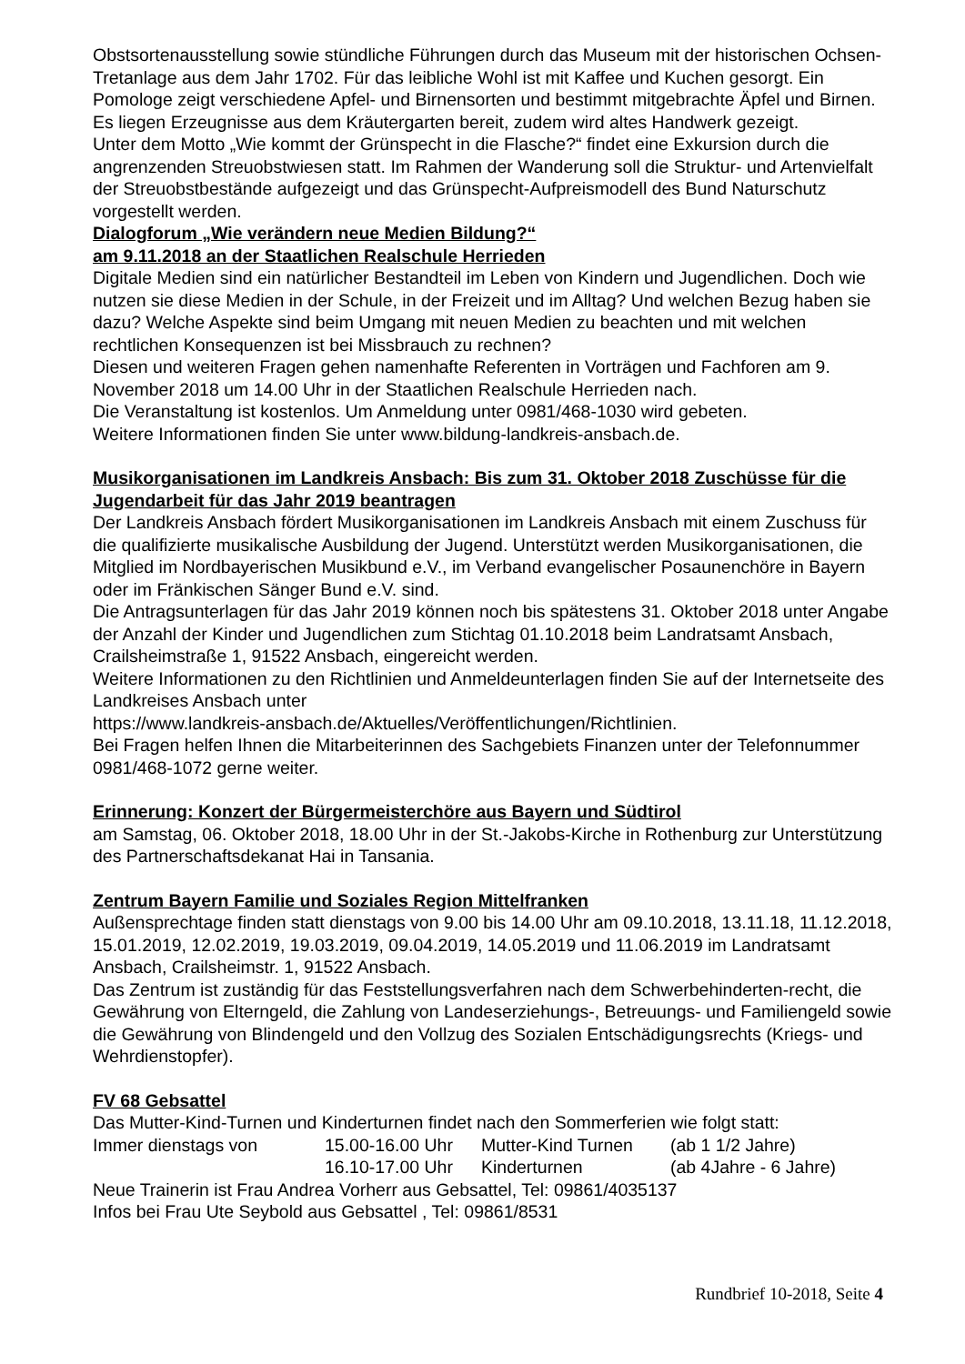Obstsortenausstellung sowie stündliche Führungen durch das Museum mit der historischen Ochsen-Tretanlage aus dem Jahr 1702. Für das leibliche Wohl ist mit Kaffee und Kuchen gesorgt. Ein Pomologe zeigt verschiedene Apfel- und Birnensorten und bestimmt mitgebrachte Äpfel und Birnen. Es liegen Erzeugnisse aus dem Kräutergarten bereit, zudem wird altes Handwerk gezeigt.
Unter dem Motto „Wie kommt der Grünspecht in die Flasche?“ findet eine Exkursion durch die angrenzenden Streuobstwiesen statt. Im Rahmen der Wanderung soll die Struktur- und Artenvielfalt der Streuobstbestände aufgezeigt und das Grünspecht-Aufpreismodell des Bund Naturschutz vorgestellt werden.
Dialogforum „Wie verändern neue Medien Bildung?“
am 9.11.2018 an der Staatlichen Realschule Herrieden
Digitale Medien sind ein natürlicher Bestandteil im Leben von Kindern und Jugendlichen. Doch wie nutzen sie diese Medien in der Schule, in der Freizeit und im Alltag? Und welchen Bezug haben sie dazu? Welche Aspekte sind beim Umgang mit neuen Medien zu beachten und mit welchen rechtlichen Konsequenzen ist bei Missbrauch zu rechnen?
Diesen und weiteren Fragen gehen namenhafte Referenten in Vorträgen und Fachforen am 9. November 2018 um 14.00 Uhr in der Staatlichen Realschule Herrieden nach.
Die Veranstaltung ist kostenlos. Um Anmeldung unter 0981/468-1030 wird gebeten.
Weitere Informationen finden Sie unter www.bildung-landkreis-ansbach.de.
Musikorganisationen im Landkreis Ansbach: Bis zum 31. Oktober 2018 Zuschüsse für die Jugendarbeit für das Jahr 2019 beantragen
Der Landkreis Ansbach fördert Musikorganisationen im Landkreis Ansbach mit einem Zuschuss für die qualifizierte musikalische Ausbildung der Jugend. Unterstützt werden Musikorganisationen, die Mitglied im Nordbayerischen Musikbund e.V., im Verband evangelischer Posaunenchöre in Bayern oder im Fränkischen Sänger Bund e.V. sind.
Die Antragsunterlagen für das Jahr 2019 können noch bis spätestens 31. Oktober 2018 unter Angabe der Anzahl der Kinder und Jugendlichen zum Stichtag 01.10.2018 beim Landratsamt Ansbach, Crailsheimstraße 1, 91522 Ansbach, eingereicht werden.
Weitere Informationen zu den Richtlinien und Anmeldeunterlagen finden Sie auf der Internetseite des Landkreises Ansbach unter
https://www.landkreis-ansbach.de/Aktuelles/Veröffentlichungen/Richtlinien.
Bei Fragen helfen Ihnen die Mitarbeiterinnen des Sachgebiets Finanzen unter der Telefonnummer 0981/468-1072 gerne weiter.
Erinnerung: Konzert der Bürgermeisterchöre aus Bayern und Südtirol
am Samstag, 06. Oktober 2018, 18.00 Uhr in der St.-Jakobs-Kirche in Rothenburg zur Unterstützung des Partnerschaftsdekanat Hai in Tansania.
Zentrum Bayern Familie und Soziales Region Mittelfranken
Außensprechtage finden statt dienstags von 9.00 bis 14.00 Uhr am 09.10.2018, 13.11.18, 11.12.2018, 15.01.2019, 12.02.2019, 19.03.2019, 09.04.2019, 14.05.2019 und 11.06.2019 im Landratsamt Ansbach, Crailsheimstr. 1, 91522 Ansbach.
Das Zentrum ist zuständig für das Feststellungsverfahren nach dem Schwerbehinderten-recht, die Gewährung von Elterngeld, die Zahlung von Landeserziehungs-, Betreuungs- und Familiengeld sowie die Gewährung von Blindengeld und den Vollzug des Sozialen Entschädigungsrechts (Kriegs- und Wehrdienstopfer).
FV 68 Gebsattel
Das Mutter-Kind-Turnen und Kinderturnen findet nach den Sommerferien wie folgt statt:
| Immer dienstags von | 15.00-16.00 Uhr | Mutter-Kind Turnen | (ab 1 1/2 Jahre) |
| | 16.10-17.00 Uhr | Kinderturnen | (ab 4Jahre - 6 Jahre) |
Neue Trainerin ist Frau Andrea Vorherr aus Gebsattel, Tel: 09861/4035137
Infos bei Frau Ute Seybold aus Gebsattel , Tel: 09861/8531
Rundbrief 10-2018, Seite 4